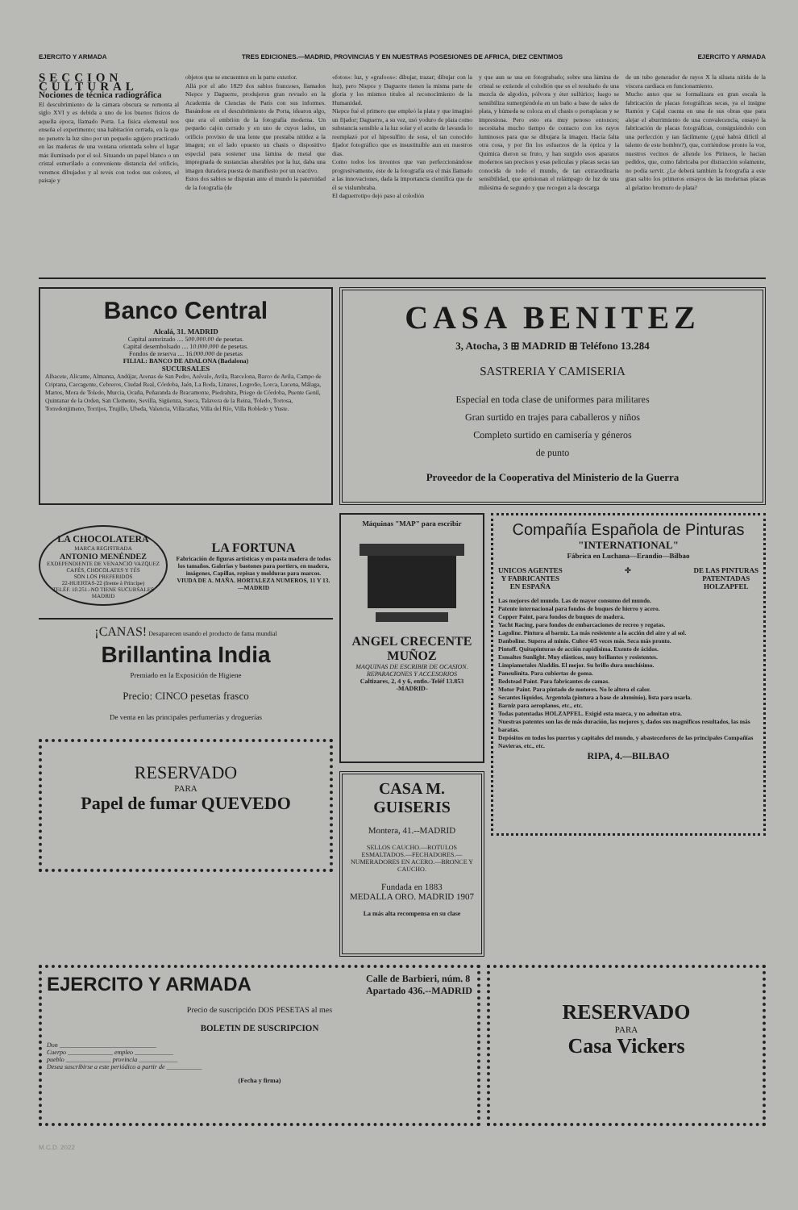EJERCITO Y ARMADA TRES EDICIONES.—MADRID, PROVINCIAS Y EN NUESTRAS POSESIONES DE AFRICA, DIEZ CENTIMOS EJERCITO Y ARMADA
SECCION CULTURAL
Nociones de técnica radiográfica
El descubrimiento de la cámara obscura se remonta al siglo XVI y es debida a uno de los buenos físicos de aquella época, llamado Porta. La física elemental nos enseña el experimento; una habitación cerrada, en la que no penetre la luz sino por un pequeño agujero practicado en las maderas de una ventana orientada sobre el lugar más iluminado por el sol. Situando un papel blanco o un cristal esmerilado a conveniente distancia del orificio, veremos dibujados y al revés con todos sus colores, el paisaje y
objetos que se encuentren en la parte exterior.
Allá por el año 1829 dos sabios franceses, llamados Niepce y Daguerre, produjeron gran revuelo en la Academia de Ciencias de París con sus informes. Basándose en el descubrimiento de Porta, idearon algo, que era el embrión de la fotografía moderna. Un pequeño cajón cerrado y en uno de cuyos lados, un orificio provisto de una lente que prestaba nitidez a la imagen; en el lado opuesto un chasis o dispositivo especial para sostener una lámina de metal que impregnada de sustancias alterables por la luz, daba una imagen duradera puesta de manifiesto por un reactivo.
Estos dos sabios se disputan ante el mundo la paternidad de la fotografía (de
«fotos»: luz, y «grafoos»: dibujar, trazar; dibujar con la luz), pero Niepce y Daguerre tienen la misma parte de gloria y los mismos títulos al reconocimiento de la Humanidad.
Niepce fué el primero que empleó la plata y que imaginó un fijador; Daguerre, a su vez, usó yoduro de plata como substancia sensible a la luz solar y el aceite de lavanda lo reemplazó por el hiposulfito de sosa, el tan conocido fijador fotográfico que es insustituíble aun en nuestros días.
Como todos los inventos que van perfeccionándose progresivamente, éste de la fotografía era el más llamado a las innovaciones, dada la importancia científica que de él se vislumbraba.
El daguerrotipo dejó paso al colodión
y que aun se usa en fotograbado; sobre una lámina de cristal se extiende el colodión que es el resultado de una mezcla de algodón, pólvora y éter sulfúrico; luego se sensibiliza sumergiéndola en un baño a base de sales de plata, y húmeda se coloca en el chasis o portaplacas y se impresiona. Pero esto era muy penoso entonces; necesitaba mucho tiempo de contacto con los rayos luminosos para que se dibujara la imagen. Hacía falta otra cosa, y por fin los esfuerzos de la óptica y la Química dieron su fruto, y han surgido esos aparatos modernos tan precisos y esas películas y placas secas tan conocida de todo el mundo, de tan extraordinaria sensibilidad, que aprisionan el relámpago de luz de una milésima de segundo y que recogen a la descarga
de un tubo generador de rayos X la silueta nítida de la víscera cardíaca en funcionamiento.
Mucho antes que se formalizara en gran escala la fabricación de placas fotográficas secas, ya el insigne Ramón y Cajal cuenta en una de sus obras que para alejar el aburrimiento de una convalecencia, ensayó la fabricación de placas fotográficas, consiguiéndolo con una perfección y tan fácilmente (¿qué habrá difícil al talento de este hombre?), que, corriéndose pronto la voz, nuestros vecinos de allende los Pirineos, le hacían pedidos, que, como fabricaba por distracción solamente, no podía servir. ¿Le deberá también la fotografía a este gran sabio los primeros ensayos de las modernas placas al gelatino bromuro de plata?
Banco Central
Alcalá, 31. MADRID
Capital autorizado .... 500.000.00 de pesetas.
Capital desembolsado .... 10.000.000 de pesetas.
Fondos de reserva .... 16.000.000 de pesetas
FILIAL: BANCO DE ADALONA (Badalona)
SUCURSALES
Albacete, Alicante, Almansa, Andújar, Arenas de San Pedro, Arévalo, Avila, Barcelona, Barco de Avila, Campo de Criptana, Carcagente, Cebreros, Ciudad Real, Córdoba, Jaén, La Roda, Linares, Logroño, Lorca, Lucena, Málaga, Martos, Mora de Toledo, Murcia, Ocaña, Peñaranda de Bracamonte, Piedrahita, Priego de Córdoba, Puente Genil, Quintanar de la Orden, San Clemente, Sevilla, Sigüenza, Sueca, Talavera de la Reina, Toledo, Tortosa, Torredonjimeno, Torrijos, Trujillo, Ubeda, Valencia, Villacañas, Villa del Río, Villa Robledo y Yuste.
CASA BENITEZ
3, Atocha, 3 ⊞ MADRID ⊞ Teléfono 13.284
SASTRERIA Y CAMISERIA
Especial en toda clase de uniformes para militares
Gran surtido en trajes para caballeros y niños
Completo surtido en camisería y géneros
de punto
Proveedor de la Cooperativa del Ministerio de la Guerra
LA CHOCOLATERA
MARCA REGISTRADA
ANTONIO MENÉNDEZ
EXDEPENDIENTE DE VENANCIO VAZQUEZ
CAFÉS, CHOCOLATES Y TÉS
SON LOS PREFERIDOS
22-HUERTAS-22 (frente à Príncipe)
TELÉF. 10.251.-NO TIENE SUCURSALES
MADRID
LA FORTUNA
Fabricación de figuras artísticas y en pasta madera de todos los tamaños. Galerías y bastones para portiers, en madera, imágenes, Capillas, repisas y molduras para marcos.
VIUDA DE A. MAÑA. HORTALEZA NUMEROS, 11 Y 13.—MADRID
¡CANAS! Desaparecen usando el producto de fama mundial
Brillantina India
Premiado en la Exposición de Higiene
Precio: CINCO pesetas frasco
De venta en las principales perfumerías y droguerías
RESERVADO
PARA
Papel de fumar QUEVEDO
Máquinas "MAP" para escribir ANGEL CRECENTE MUÑOZ
MAQUINAS DE ESCRIBIR DE OCASION. REPARACIONES Y ACCESORIOS
Caltizares, 2, 4 y 6, entlo.-Teléf 13.853
-MADRID-
CASA M. GUISERIS
Montera, 41.--MADRID
SELLOS CAUCHO.—ROTULOS ESMALTADOS.—FECHADORES.—NUMERADORES EN ACERO.—BRONCE Y CAUCHO.
Fundada en 1883
MEDALLA ORO. MADRID 1907
La más alta recompensa en su clase
Compañía Española de Pinturas
"INTERNATIONAL"
Fábrica en Luchana—Erandio—Bilbao
UNICOS AGENTES
Y FABRICANTES
EN ESPAÑA ✣ DE LAS PINTURAS
PATENTADAS
HOLZAPFEL
Las mejores del mundo. Las de mayor consumo del mundo.
Patente internacional para fondos de buques de hierro y acero.
Copper Paint, para fondos de buques de madera.
Yacht Racing, para fondos de embarcaciones de recreo y regatas.
Lagoline. Pintura al barniz. La más resistente a la acción del aire y al sol.
Danboline. Supera al minio. Cubre 4/5 veces más. Seca más pronto.
Pintoff. Quitapinturas de acción rapidísima. Exento de ácidos.
Esmaltes Sunlight. Muy elásticos, muy brillantes y resistentes.
Limpiametales Aladdin. El mejor. Su brillo dura muchísimo.
Paneulinita. Para cubiertas de goma.
Bedstead Paint. Para fabricantes de camas.
Motor Paint. Para pintado de motores. No le altera el calor.
Secantes líquidos, Argentola (pintura a base de aluminio), lista para usarla.
Barniz para aeroplanos, etc., etc.
Todas patentadas HOLZAPFEL. Exigid esta marca, y no admitan otra.
Nuestras patentes son las de más duración, las mejores y, dados sus magníficos resultados, las más baratas.
Depósitos en todos los puertos y capitales del mundo, y abastecedores de las principales Compañías Navieras, etc., etc.
RIPA, 4.—BILBAO
EJERCITO Y ARMADA Calle de Barbieri, núm. 8
Apartado 436.--MADRID
Precio de suscripción DOS PESETAS al mes
BOLETIN DE SUSCRIPCION
Don ______________________________
Cuerpo ______________ empleo ____________
pueblo ______________ provincia ____________
Desea suscribirse a este periódico a partir de ___________
(Fecha y firma)
RESERVADO
PARA
Casa Vickers
M.C.D. 2022